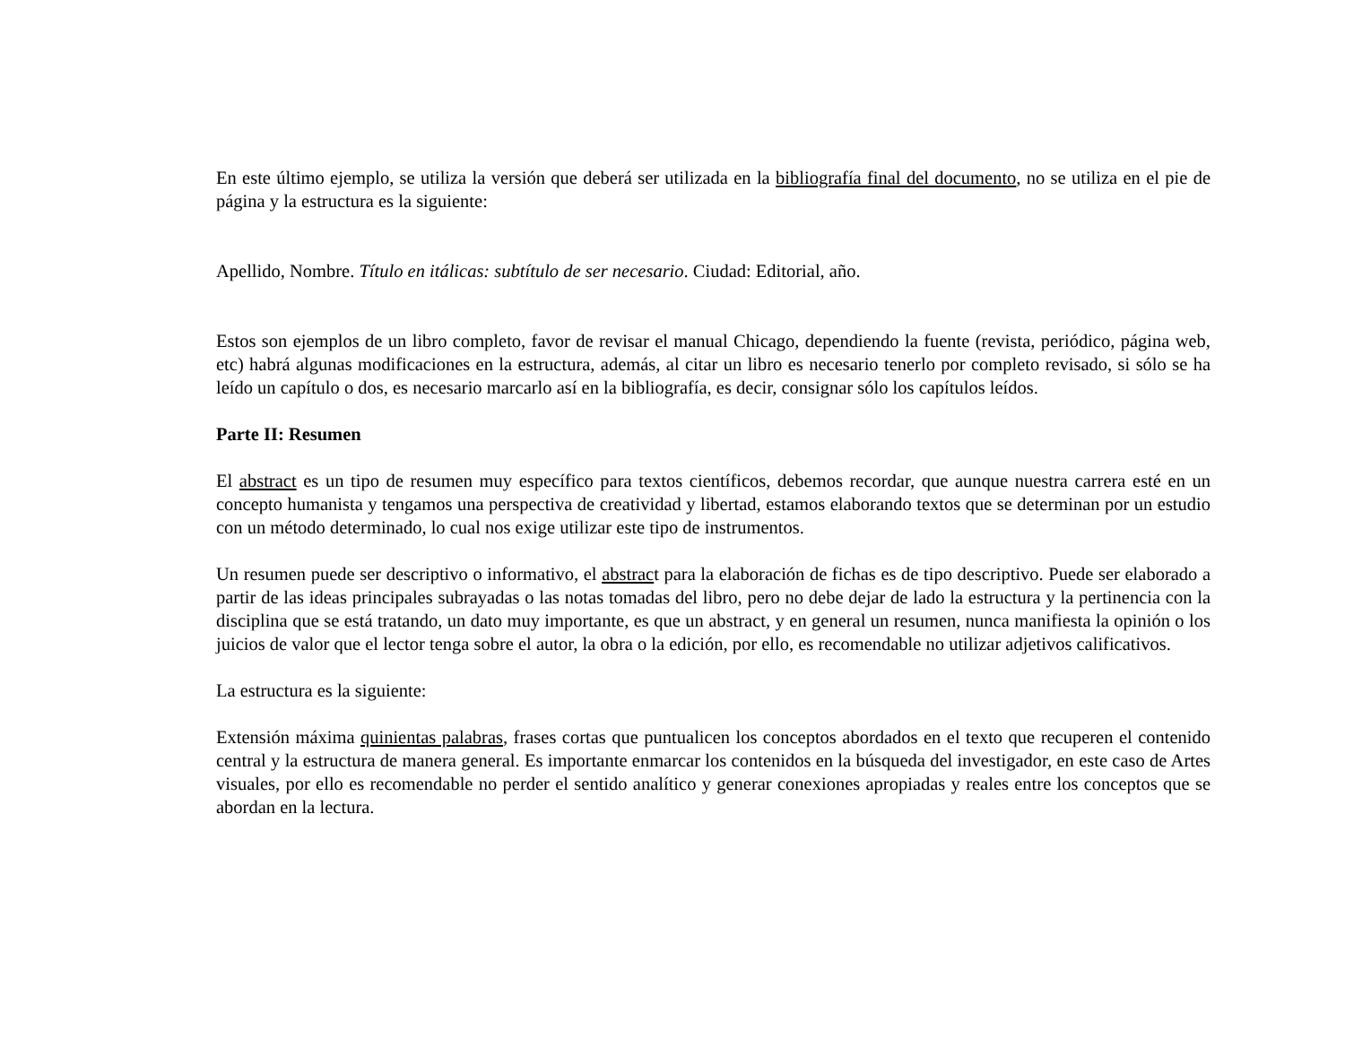En este último ejemplo, se utiliza la versión que deberá ser utilizada en la bibliografía final del documento, no se utiliza en el pie de página y la estructura es la siguiente:
Apellido, Nombre. Título en itálicas: subtítulo de ser necesario. Ciudad: Editorial, año.
Estos son ejemplos de un libro completo, favor de revisar el manual Chicago, dependiendo la fuente (revista, periódico, página web, etc) habrá algunas modificaciones en la estructura, además, al citar un libro es necesario tenerlo por completo revisado, si sólo se ha leído un capítulo o dos, es necesario marcarlo así en la bibliografía, es decir, consignar sólo los capítulos leídos.
Parte II: Resumen
El abstract es un tipo de resumen muy específico para textos científicos, debemos recordar, que aunque nuestra carrera esté en un concepto humanista y tengamos una perspectiva de creatividad y libertad, estamos elaborando textos que se determinan por un estudio con un método determinado, lo cual nos exige utilizar este tipo de instrumentos.
Un resumen puede ser descriptivo o informativo, el abstract para la elaboración de fichas es de tipo descriptivo. Puede ser elaborado a partir de las ideas principales subrayadas o las notas tomadas del libro, pero no debe dejar de lado la estructura y la pertinencia con la disciplina que se está tratando, un dato muy importante, es que un abstract, y en general un resumen, nunca manifiesta la opinión o los juicios de valor que el lector tenga sobre el autor, la obra o la edición, por ello, es recomendable no utilizar adjetivos calificativos.
La estructura es la siguiente:
Extensión máxima quinientas palabras, frases cortas que puntualicen los conceptos abordados en el texto que recuperen el contenido central y la estructura de manera general. Es importante enmarcar los contenidos en la búsqueda del investigador, en este caso de Artes visuales, por ello es recomendable no perder el sentido analítico y generar conexiones apropiadas y reales entre los conceptos que se abordan en la lectura.